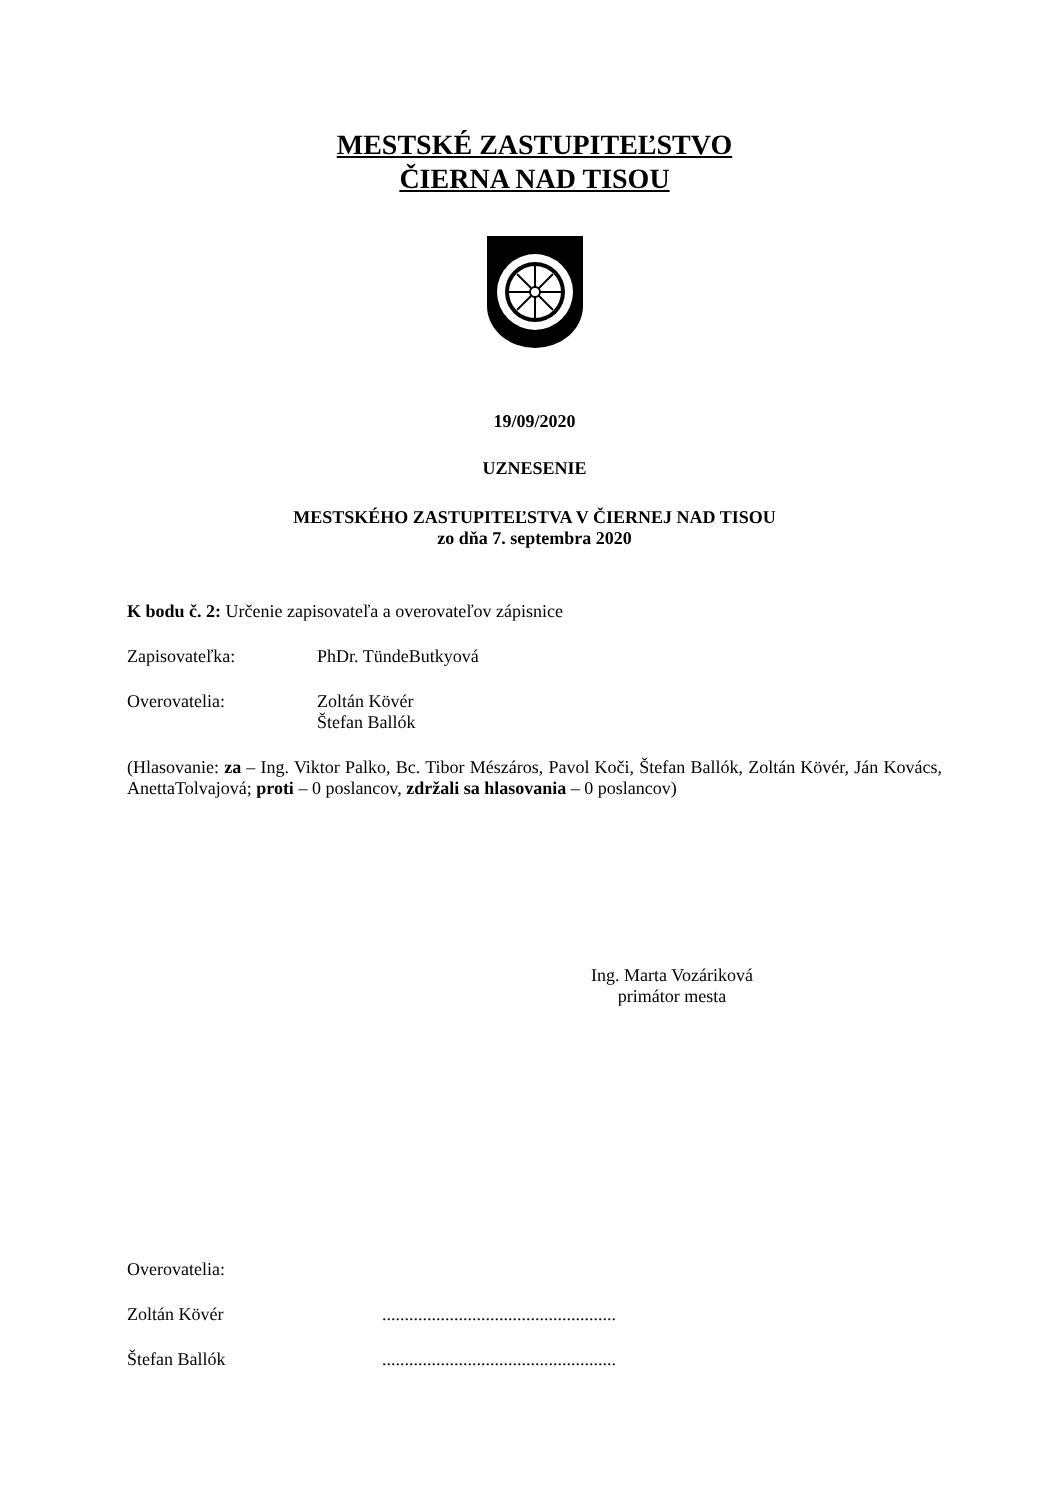MESTSKÉ ZASTUPITEĽSTVO
ČIERNA NAD TISOU
19/09/2020
UZNESENIE
MESTSKÉHO ZASTUPITEĽSTVA V ČIERNEJ NAD TISOU
zo dňa 7. septembra 2020
K bodu č. 2: Určenie zapisovateľa a overovateľov zápisnice
Zapisovateľka: PhDr. TündeButkyová
Overovatelia: Zoltán Kövér
Štefan Ballók
(Hlasovanie: za – Ing. Viktor Palko, Bc. Tibor Mészáros, Pavol Koči, Štefan Ballók, Zoltán Kövér, Ján Kovács, AnettaTolvajová; proti – 0 poslancov, zdržali sa hlasovania – 0 poslancov)
Ing. Marta Vozáriková
primátor mesta
Overovatelia:
Zoltán Kövér....................................................
Štefan Ballók....................................................